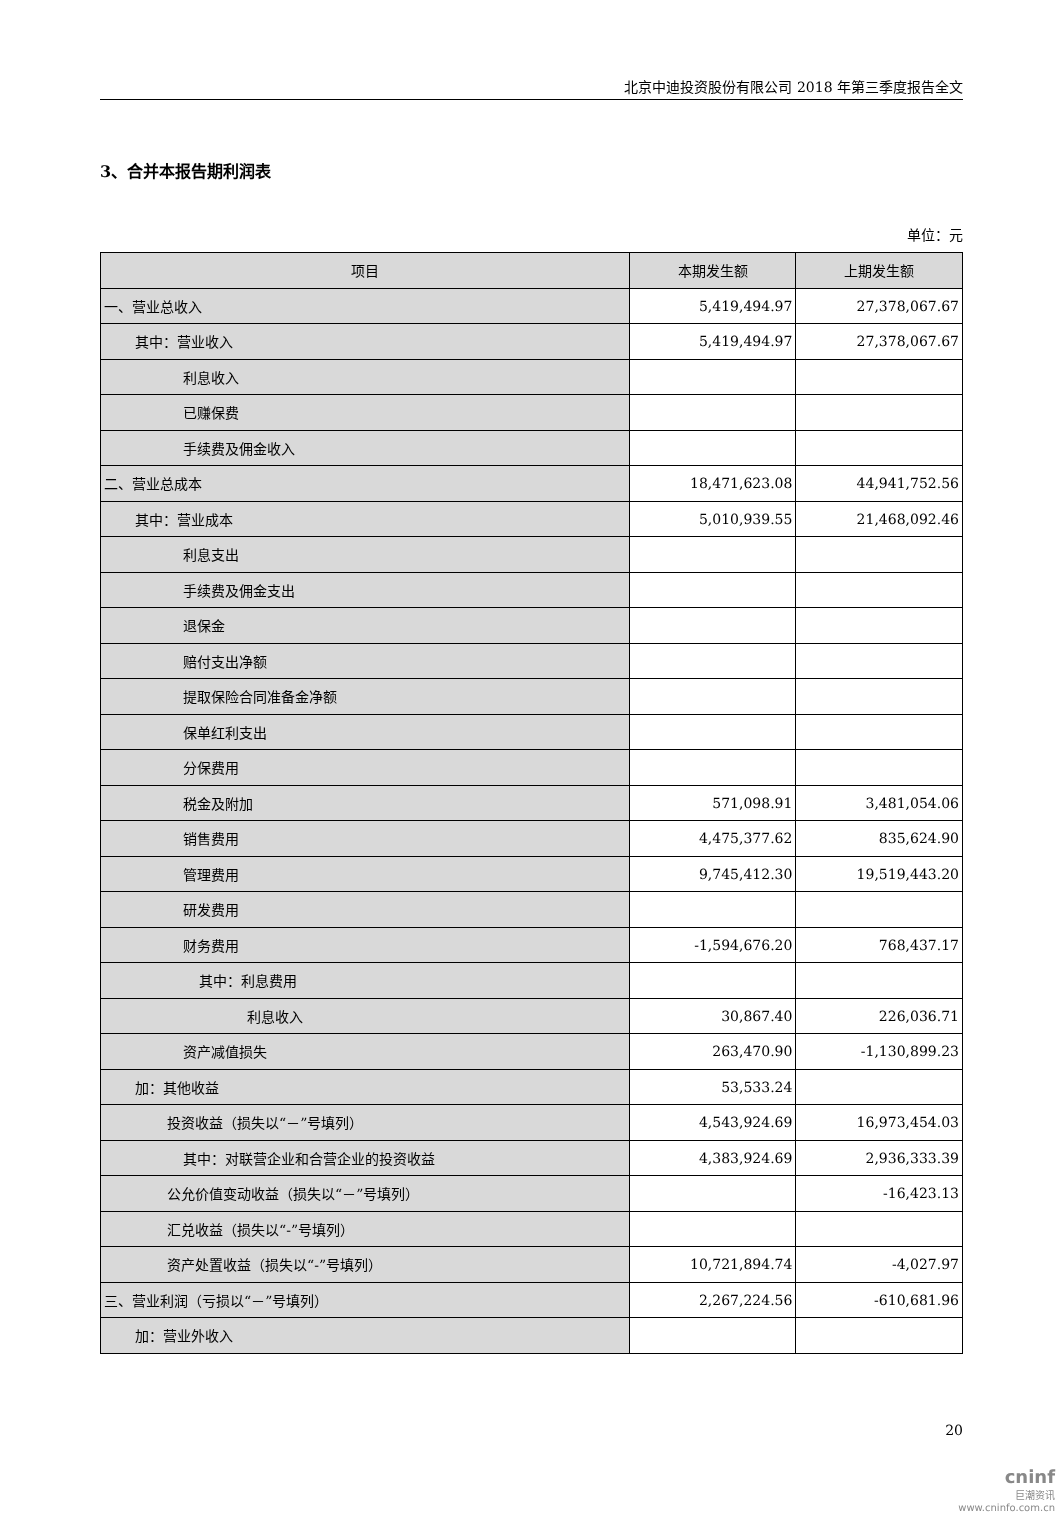北京中迪投资股份有限公司 2018 年第三季度报告全文
3、合并本报告期利润表
单位：元
| 项目 | 本期发生额 | 上期发生额 |
| --- | --- | --- |
| 一、营业总收入 | 5,419,494.97 | 27,378,067.67 |
| 其中：营业收入 | 5,419,494.97 | 27,378,067.67 |
| 利息收入 | | |
| 已赚保费 | | |
| 手续费及佣金收入 | | |
| 二、营业总成本 | 18,471,623.08 | 44,941,752.56 |
| 其中：营业成本 | 5,010,939.55 | 21,468,092.46 |
| 利息支出 | | |
| 手续费及佣金支出 | | |
| 退保金 | | |
| 赔付支出净额 | | |
| 提取保险合同准备金净额 | | |
| 保单红利支出 | | |
| 分保费用 | | |
| 税金及附加 | 571,098.91 | 3,481,054.06 |
| 销售费用 | 4,475,377.62 | 835,624.90 |
| 管理费用 | 9,745,412.30 | 19,519,443.20 |
| 研发费用 | | |
| 财务费用 | -1,594,676.20 | 768,437.17 |
| 其中：利息费用 | | |
| 利息收入 | 30,867.40 | 226,036.71 |
| 资产减值损失 | 263,470.90 | -1,130,899.23 |
| 加：其他收益 | 53,533.24 | |
| 投资收益（损失以“－”号填列） | 4,543,924.69 | 16,973,454.03 |
| 其中：对联营企业和合营企业的投资收益 | 4,383,924.69 | 2,936,333.39 |
| 公允价值变动收益（损失以“－”号填列） | | -16,423.13 |
| 汇兑收益（损失以“-”号填列） | | |
| 资产处置收益（损失以“-”号填列） | 10,721,894.74 | -4,027.97 |
| 三、营业利润（亏损以“－”号填列） | 2,267,224.56 | -610,681.96 |
| 加：营业外收入 | | |
20
cninf
巨潮资讯
www.cninfo.com.cn